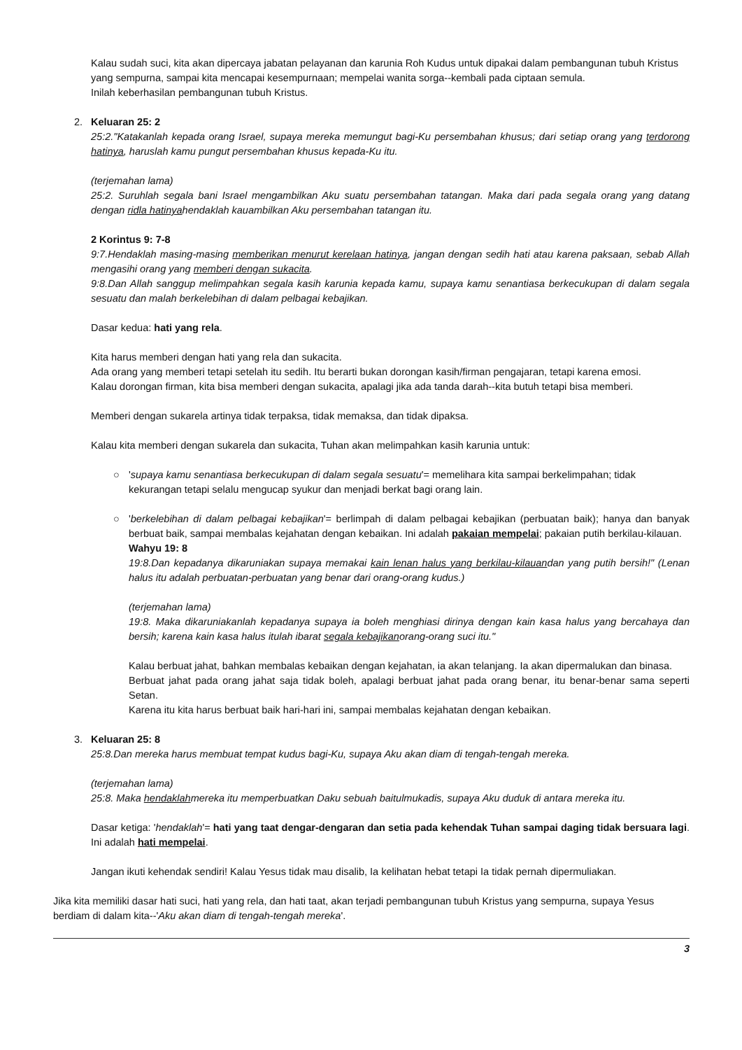Kalau sudah suci, kita akan dipercaya jabatan pelayanan dan karunia Roh Kudus untuk dipakai dalam pembangunan tubuh Kristus yang sempurna, sampai kita mencapai kesempurnaan; mempelai wanita sorga--kembali pada ciptaan semula.
Inilah keberhasilan pembangunan tubuh Kristus.
2. Keluaran 25: 2
25:2."Katakanlah kepada orang Israel, supaya mereka memungut bagi-Ku persembahan khusus; dari setiap orang yang terdorong hatinya, haruslah kamu pungut persembahan khusus kepada-Ku itu.
(terjemahan lama)
25:2. Suruhlah segala bani Israel mengambilkan Aku suatu persembahan tatangan. Maka dari pada segala orang yang datang dengan ridla hatinyahendaklah kauambilkan Aku persembahan tatangan itu.
2 Korintus 9: 7-8
9:7.Hendaklah masing-masing memberikan menurut kerelaan hatinya, jangan dengan sedih hati atau karena paksaan, sebab Allah mengasihi orang yang memberi dengan sukacita.
9:8.Dan Allah sanggup melimpahkan segala kasih karunia kepada kamu, supaya kamu senantiasa berkecukupan di dalam segala sesuatu dan malah berkelebihan di dalam pelbagai kebajikan.
Dasar kedua: hati yang rela.
Kita harus memberi dengan hati yang rela dan sukacita.
Ada orang yang memberi tetapi setelah itu sedih. Itu berarti bukan dorongan kasih/firman pengajaran, tetapi karena emosi.
Kalau dorongan firman, kita bisa memberi dengan sukacita, apalagi jika ada tanda darah--kita butuh tetapi bisa memberi.
Memberi dengan sukarela artinya tidak terpaksa, tidak memaksa, dan tidak dipaksa.
Kalau kita memberi dengan sukarela dan sukacita, Tuhan akan melimpahkan kasih karunia untuk:
○ 'supaya kamu senantiasa berkecukupan di dalam segala sesuatu'= memelihara kita sampai berkelimpahan; tidak kekurangan tetapi selalu mengucap syukur dan menjadi berkat bagi orang lain.
○ 'berkelebihan di dalam pelbagai kebajikan'= berlimpah di dalam pelbagai kebajikan (perbuatan baik); hanya dan banyak berbuat baik, sampai membalas kejahatan dengan kebaikan. Ini adalah pakaian mempelai; pakaian putih berkilau-kilauan.
Wahyu 19: 8
19:8.Dan kepadanya dikaruniakan supaya memakai kain lenan halus yang berkilau-kilauandan yang putih bersih!" (Lenan halus itu adalah perbuatan-perbuatan yang benar dari orang-orang kudus.)
(terjemahan lama)
19:8. Maka dikaruniakanlah kepadanya supaya ia boleh menghiasi dirinya dengan kain kasa halus yang bercahaya dan bersih; karena kain kasa halus itulah ibarat segala kebajikanorang-orang suci itu."
Kalau berbuat jahat, bahkan membalas kebaikan dengan kejahatan, ia akan telanjang. Ia akan dipermalukan dan binasa.
Berbuat jahat pada orang jahat saja tidak boleh, apalagi berbuat jahat pada orang benar, itu benar-benar sama seperti Setan.
Karena itu kita harus berbuat baik hari-hari ini, sampai membalas kejahatan dengan kebaikan.
3. Keluaran 25: 8
25:8.Dan mereka harus membuat tempat kudus bagi-Ku, supaya Aku akan diam di tengah-tengah mereka.
(terjemahan lama)
25:8. Maka hendaklahmereka itu memperbuatkan Daku sebuah baitulmukadis, supaya Aku duduk di antara mereka itu.
Dasar ketiga: 'hendaklah'= hati yang taat dengar-dengaran dan setia pada kehendak Tuhan sampai daging tidak bersuara lagi. Ini adalah hati mempelai.
Jangan ikuti kehendak sendiri! Kalau Yesus tidak mau disalib, Ia kelihatan hebat tetapi Ia tidak pernah dipermuliakan.
Jika kita memiliki dasar hati suci, hati yang rela, dan hati taat, akan terjadi pembangunan tubuh Kristus yang sempurna, supaya Yesus berdiam di dalam kita--'Aku akan diam di tengah-tengah mereka'.
3